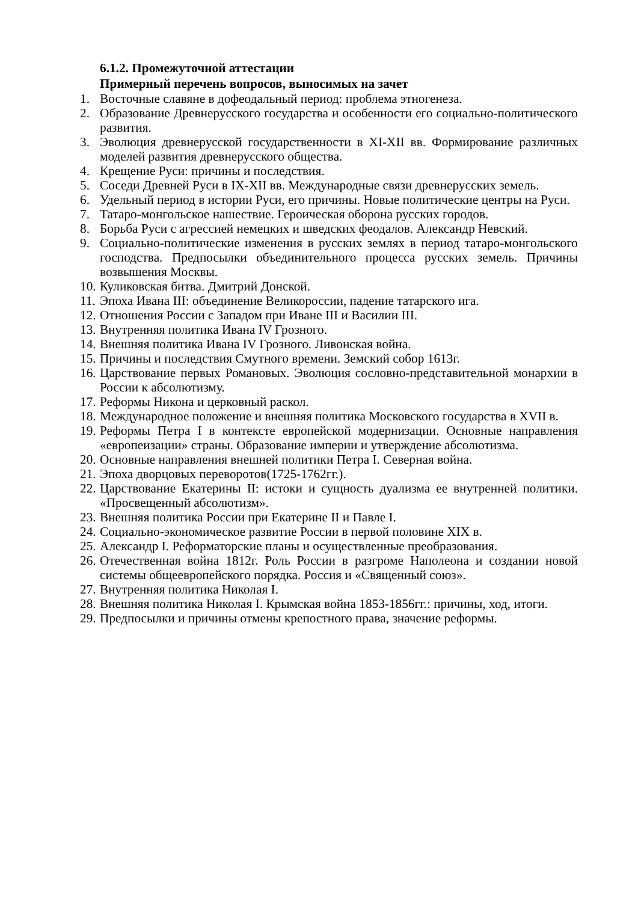6.1.2. Промежуточной аттестации
Примерный перечень вопросов, выносимых на зачет
1. Восточные славяне в дофеодальный период: проблема этногенеза.
2. Образование Древнерусского государства и особенности его социально-политического развития.
3. Эволюция древнерусской государственности в XI-XII вв. Формирование различных моделей развития древнерусского общества.
4. Крещение Руси: причины и последствия.
5. Соседи Древней Руси в IX-XII вв. Международные связи древнерусских земель.
6. Удельный период в истории Руси, его причины. Новые политические центры на Руси.
7. Татаро-монгольское нашествие. Героическая оборона русских городов.
8. Борьба Руси с агрессией немецких и шведских феодалов. Александр Невский.
9. Социально-политические изменения в русских землях в период татаро-монгольского господства. Предпосылки объединительного процесса русских земель. Причины возвышения Москвы.
10. Куликовская битва. Дмитрий Донской.
11. Эпоха Ивана III: объединение Великороссии, падение татарского ига.
12. Отношения России с Западом при Иване III и Василии III.
13. Внутренняя политика Ивана IV Грозного.
14. Внешняя политика Ивана IV Грозного. Ливонская война.
15. Причины и последствия Смутного времени. Земский собор 1613г.
16. Царствование первых Романовых. Эволюция сословно-представительной монархии в России к абсолютизму.
17. Реформы Никона и церковный раскол.
18. Международное положение и внешняя политика Московского государства в XVII в.
19. Реформы Петра I в контексте европейской модернизации. Основные направления «европеизации» страны. Образование империи и утверждение абсолютизма.
20. Основные направления внешней политики Петра I. Северная война.
21. Эпоха дворцовых переворотов(1725-1762гг.).
22. Царствование Екатерины II: истоки и сущность дуализма ее внутренней политики. «Просвещенный абсолютизм».
23. Внешняя политика России при Екатерине II и Павле I.
24. Социально-экономическое развитие России в первой половине XIX в.
25. Александр I. Реформаторские планы и осуществленные преобразования.
26. Отечественная война 1812г. Роль России в разгроме Наполеона и создании новой системы общеевропейского порядка. Россия и «Священный союз».
27. Внутренняя политика Николая I.
28. Внешняя политика Николая I. Крымская война 1853-1856гг.: причины, ход, итоги.
29. Предпосылки и причины отмены крепостного права, значение реформы.